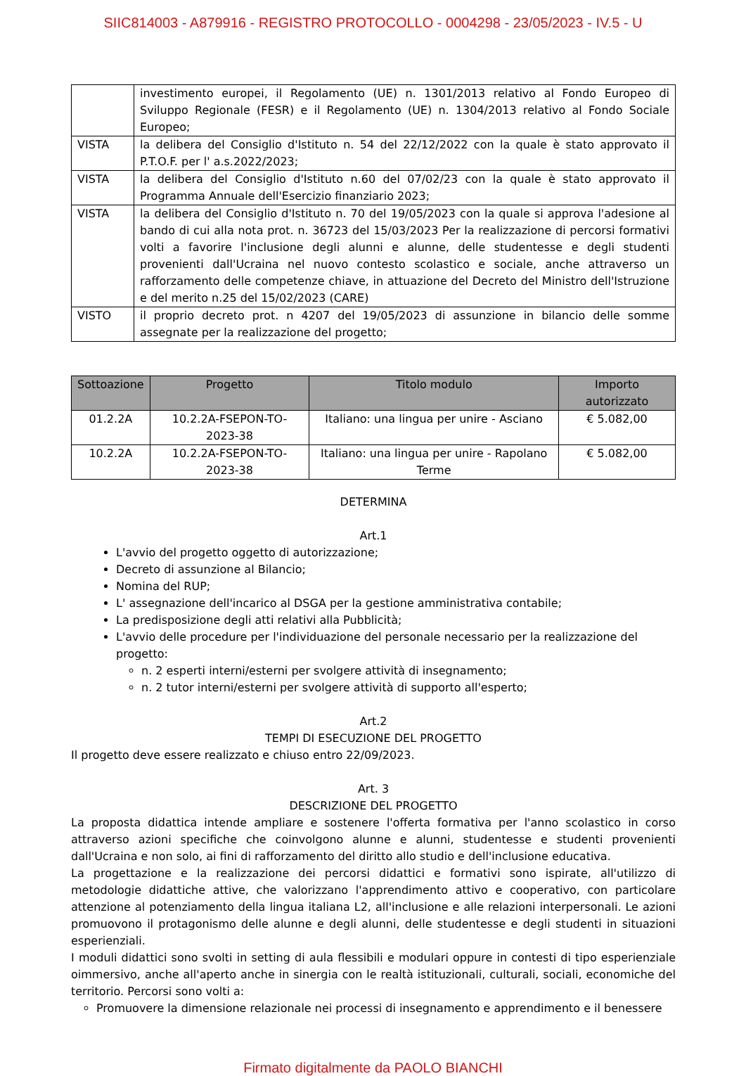SIIC814003 - A879916 - REGISTRO PROTOCOLLO - 0004298 - 23/05/2023 - IV.5 - U
| | investimento europei, il Regolamento (UE) n. 1301/2013 relativo al Fondo Europeo di Sviluppo Regionale (FESR) e il Regolamento (UE) n. 1304/2013 relativo al Fondo Sociale Europeo; |
| VISTA | la delibera del Consiglio d'Istituto n. 54 del 22/12/2022 con la quale è stato approvato il P.T.O.F. per l' a.s.2022/2023; |
| VISTA | la delibera del Consiglio d'Istituto n.60 del 07/02/23 con la quale è stato approvato il Programma Annuale dell'Esercizio finanziario 2023; |
| VISTA | la delibera del Consiglio d'Istituto n. 70 del 19/05/2023 con la quale si approva l'adesione al bando di cui alla nota prot. n. 36723 del 15/03/2023 Per la realizzazione di percorsi formativi volti a favorire l'inclusione degli alunni e alunne, delle studentesse e degli studenti provenienti dall'Ucraina nel nuovo contesto scolastico e sociale, anche attraverso un rafforzamento delle competenze chiave, in attuazione del Decreto del Ministro dell'Istruzione e del merito n.25 del 15/02/2023 (CARE) |
| VISTO | il proprio decreto prot. n 4207 del 19/05/2023 di assunzione in bilancio delle somme assegnate per la realizzazione del progetto; |
| Sottoazione | Progetto | Titolo modulo | Importo autorizzato |
| --- | --- | --- | --- |
| 01.2.2A | 10.2.2A-FSEPON-TO-2023-38 | Italiano: una lingua per unire - Asciano | € 5.082,00 |
| 10.2.2A | 10.2.2A-FSEPON-TO-2023-38 | Italiano: una lingua per unire - Rapolano Terme | € 5.082,00 |
DETERMINA
Art.1
L'avvio del progetto oggetto di autorizzazione;
Decreto di assunzione al Bilancio;
Nomina del RUP;
L' assegnazione dell'incarico al DSGA per la gestione amministrativa contabile;
La predisposizione degli atti relativi alla Pubblicità;
L'avvio delle procedure per l'individuazione del personale necessario per la realizzazione del progetto:
n. 2 esperti interni/esterni per svolgere attività di insegnamento;
n. 2 tutor interni/esterni per svolgere attività di supporto all'esperto;
Art.2
TEMPI DI ESECUZIONE DEL PROGETTO
Il progetto deve essere realizzato e chiuso entro 22/09/2023.
Art. 3
DESCRIZIONE DEL PROGETTO
La proposta didattica intende ampliare e sostenere l'offerta formativa per l'anno scolastico in corso attraverso azioni specifiche che coinvolgono alunne e alunni, studentesse e studenti provenienti dall'Ucraina e non solo, ai fini di rafforzamento del diritto allo studio e dell'inclusione educativa.
La progettazione e la realizzazione dei percorsi didattici e formativi sono ispirate, all'utilizzo di metodologie didattiche attive, che valorizzano l'apprendimento attivo e cooperativo, con particolare attenzione al potenziamento della lingua italiana L2, all'inclusione e alle relazioni interpersonali. Le azioni promuovono il protagonismo delle alunne e degli alunni, delle studentesse e degli studenti in situazioni esperienziali.
I moduli didattici sono svolti in setting di aula flessibili e modulari oppure in contesti di tipo esperienziale oimmersivo, anche all'aperto anche in sinergia con le realtà istituzionali, culturali, sociali, economiche del territorio. Percorsi sono volti a:
Promuovere la dimensione relazionale nei processi di insegnamento e apprendimento e il benessere
Firmato digitalmente da PAOLO BIANCHI